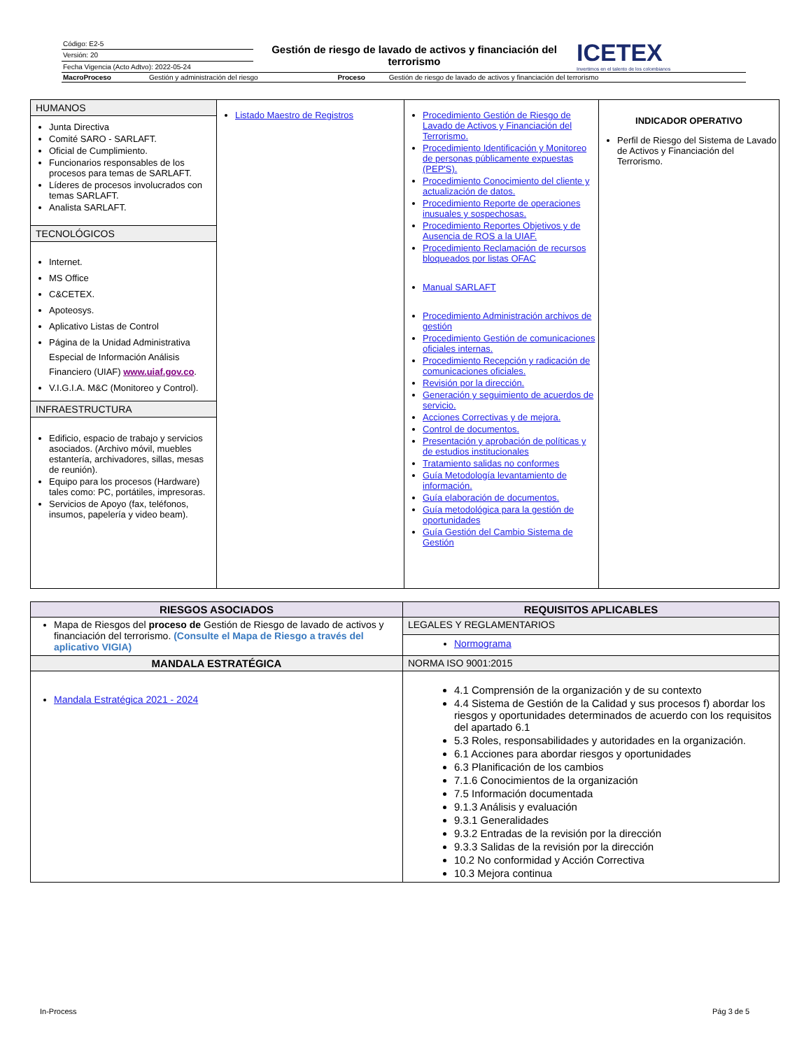| Código: E2-5 | Gestión de riesgo de lavado de activos y financiación del terrorismo | ICETEX Invertimos en el talento de los colombianos |
| Versión: 20 | | |
| Fecha Vigencia (Acto Adtvo): 2022-05-24 | | |
| MacroProceso | Gestión y administración del riesgo | Proceso | Gestión de riesgo de lavado de activos y financiación del terrorismo |
| HUMANOS Junta Directiva Comité SARO - SARLAFT. Oficial de Cumplimiento. Funcionarios responsables de los procesos para temas de SARLAFT. Líderes de procesos involucrados con temas SARLAFT. Analista SARLAFT. TECNOLÓGICOS Internet. MS Office C&CETEX. Apoteosys. Aplicativo Listas de Control Página de la Unidad Administrativa Especial de Información Análisis Financiero (UIAF) www.uiaf.gov.co . V.I.G.I.A. M&C (Monitoreo y Control). INFRAESTRUCTURA Edificio, espacio de trabajo y servicios asociados. (Archivo móvil, muebles estantería, archivadores, sillas, mesas de reunión). Equipo para los procesos (Hardware) tales como: PC, portátiles, impresoras. Servicios de Apoyo (fax, teléfonos, insumos, papelería y video beam). | Listado Maestro de Registros | Procedimiento Gestión de Riesgo de Lavado de Activos y Financiación del Terrorismo. Procedimiento Identificación y Monitoreo de personas públicamente expuestas (PEP'S). Procedimiento Conocimiento del cliente y actualización de datos. Procedimiento Reporte de operaciones inusuales y sospechosas. Procedimiento Reportes Objetivos y de Ausencia de ROS a la UIAF. Procedimiento Reclamación de recursos bloqueados por listas OFAC Manual SARLAFT Procedimiento Administración archivos de gestión Procedimiento Gestión de comunicaciones oficiales internas. Procedimiento Recepción y radicación de comunicaciones oficiales. Revisión por la dirección. Generación y seguimiento de acuerdos de servicio. Acciones Correctivas y de mejora. Control de documentos. Presentación y aprobación de políticas y de estudios institucionales Tratamiento salidas no conformes Guía Metodología levantamiento de información. Guía elaboración de documentos. Guía metodológica para la gestión de oportunidades Guía Gestión del Cambio Sistema de Gestión | INDICADOR OPERATIVO Perfil de Riesgo del Sistema de Lavado de Activos y Financiación del Terrorismo. |
| RIESGOS ASOCIADOS | REQUISITOS APLICABLES |
| --- | --- |
| Mapa de Riesgos del proceso de Gestión de Riesgo de lavado de activos y financiación del terrorismo. (Consulte el Mapa de Riesgo a través del aplicativo VIGIA) | LEGALES Y REGLAMENTARIOS |
| | Normograma |
| MANDALA ESTRATÉGICA | NORMA ISO 9001:2015 |
| Mandala Estratégica 2021 - 2024 | 4.1 Comprensión de la organización y de su contexto 4.4 Sistema de Gestión de la Calidad y sus procesos f) abordar los riesgos y oportunidades determinados de acuerdo con los requisitos del apartado 6.1 5.3 Roles, responsabilidades y autoridades en la organización. 6.1 Acciones para abordar riesgos y oportunidades 6.3 Planificación de los cambios 7.1.6 Conocimientos de la organización 7.5 Información documentada 9.1.3 Análisis y evaluación 9.3.1 Generalidades 9.3.2 Entradas de la revisión por la dirección 9.3.3 Salidas de la revisión por la dirección 10.2 No conformidad y Acción Correctiva 10.3 Mejora continua |
In-Process Pág 3 de 5